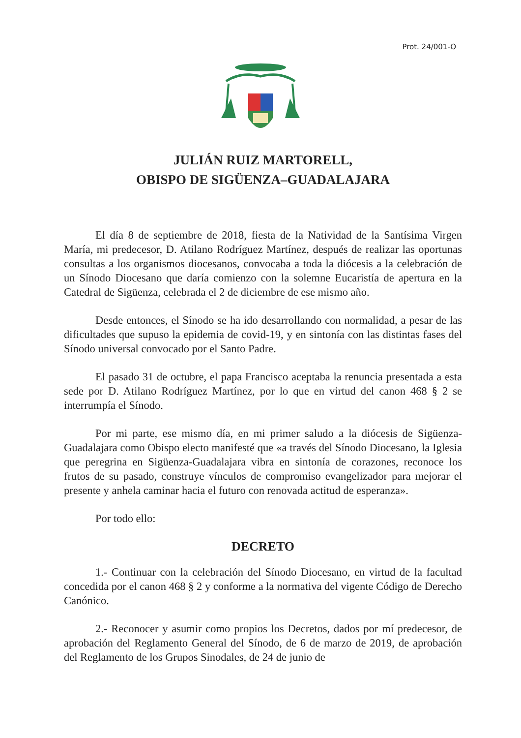Prot. 24/001-O
JULIÁN RUIZ MARTORELL,
OBISPO DE SIGÜENZA–GUADALAJARA
El día 8 de septiembre de 2018, fiesta de la Natividad de la Santísima Virgen María, mi predecesor, D. Atilano Rodríguez Martínez, después de realizar las oportunas consultas a los organismos diocesanos, convocaba a toda la diócesis a la celebración de un Sínodo Diocesano que daría comienzo con la solemne Eucaristía de apertura en la Catedral de Sigüenza, celebrada el 2 de diciembre de ese mismo año.
Desde entonces, el Sínodo se ha ido desarrollando con normalidad, a pesar de las dificultades que supuso la epidemia de covid-19, y en sintonía con las distintas fases del Sínodo universal convocado por el Santo Padre.
El pasado 31 de octubre, el papa Francisco aceptaba la renuncia presentada a esta sede por D. Atilano Rodríguez Martínez, por lo que en virtud del canon 468 § 2 se interrumpía el Sínodo.
Por mi parte, ese mismo día, en mi primer saludo a la diócesis de Sigüenza-Guadalajara como Obispo electo manifesté que «a través del Sínodo Diocesano, la Iglesia que peregrina en Sigüenza-Guadalajara vibra en sintonía de corazones, reconoce los frutos de su pasado, construye vínculos de compromiso evangelizador para mejorar el presente y anhela caminar hacia el futuro con renovada actitud de esperanza».
Por todo ello:
DECRETO
1.- Continuar con la celebración del Sínodo Diocesano, en virtud de la facultad concedida por el canon 468 § 2 y conforme a la normativa del vigente Código de Derecho Canónico.
2.- Reconocer y asumir como propios los Decretos, dados por mí predecesor, de aprobación del Reglamento General del Sínodo, de 6 de marzo de 2019, de aprobación del Reglamento de los Grupos Sinodales, de 24 de junio de